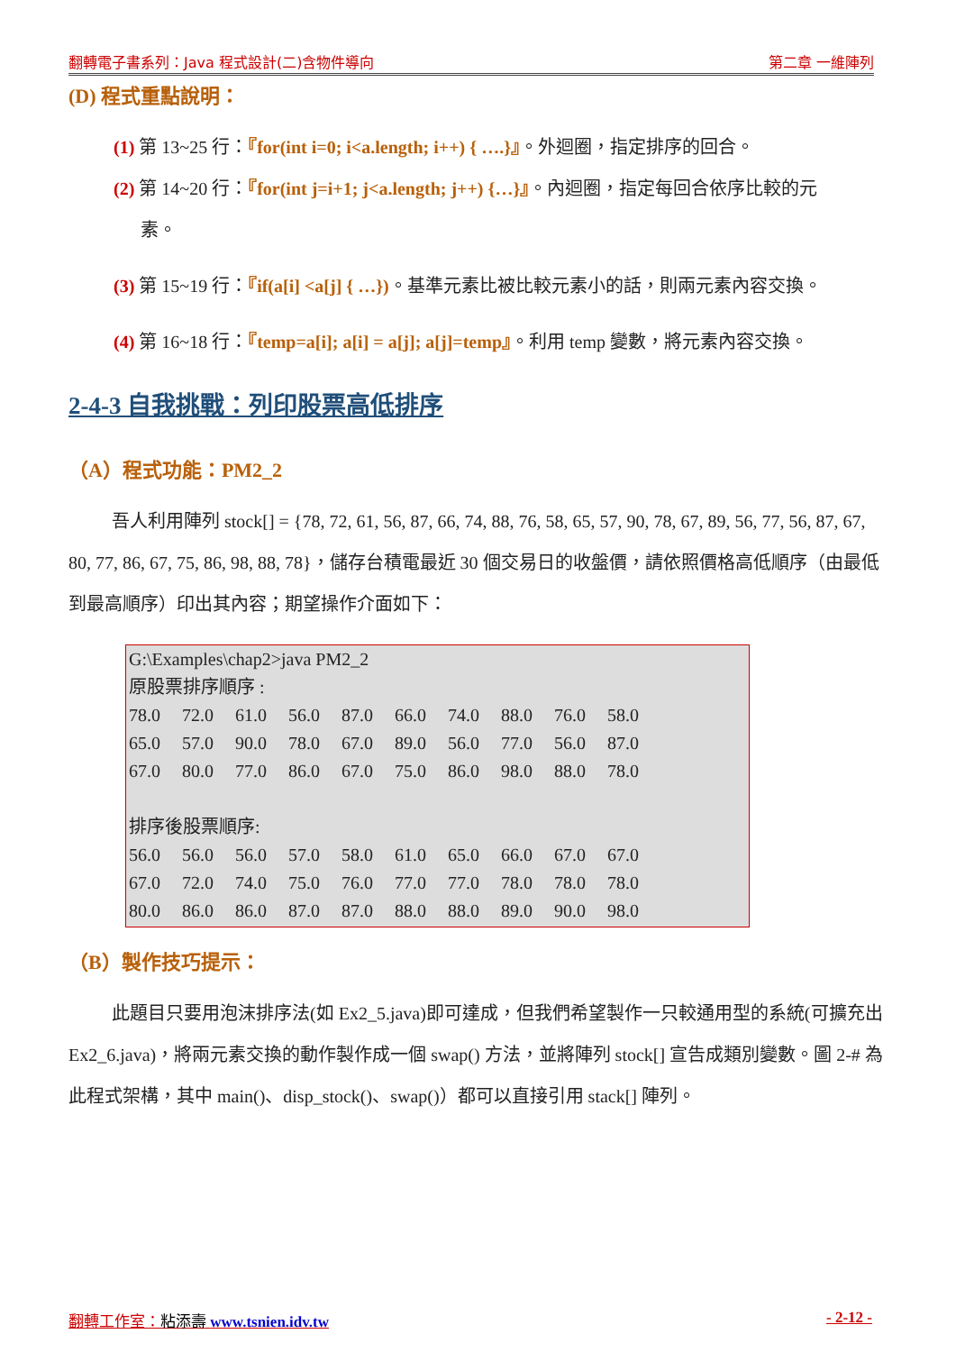翻轉電子書系列：Java 程式設計(二)含物件導向 第二章 一維陣列
(D) 程式重點說明：
(1) 第 13~25 行：『for(int i=0; i<a.length; i++) { ….}』。外迴圈，指定排序的回合。
(2) 第 14~20 行：『for(int j=i+1; j<a.length; j++) {…}』。內迴圈，指定每回合依序比較的元
素。
(3) 第 15~19 行：『if(a[i] <a[j] { …})。基準元素比被比較元素小的話，則兩元素內容交換。
(4) 第 16~18 行：『temp=a[i]; a[i] = a[j]; a[j]=temp』。利用 temp 變數，將元素內容交換。
2-4-3 自我挑戰：列印股票高低排序
（A）程式功能：PM2_2
吾人利用陣列 stock[] = {78, 72, 61, 56, 87, 66, 74, 88, 76, 58, 65, 57, 90, 78, 67, 89, 56, 77, 56, 87, 67, 80, 77, 86, 67, 75, 86, 98, 88, 78}，儲存台積電最近 30 個交易日的收盤價，請依照價格高低順序（由最低到最高順序）印出其內容；期望操作介面如下：
G:\Examples\chap2>java PM2_2
原股票排序順序 :
78.0 72.0 61.0 56.0 87.0 66.0 74.0 88.0 76.0 58.0
65.0 57.0 90.0 78.0 67.0 89.0 56.0 77.0 56.0 87.0
67.0 80.0 77.0 86.0 67.0 75.0 86.0 98.0 88.0 78.0
排序後股票順序:
56.0 56.0 56.0 57.0 58.0 61.0 65.0 66.0 67.0 67.0
67.0 72.0 74.0 75.0 76.0 77.0 77.0 78.0 78.0 78.0
80.0 86.0 86.0 87.0 87.0 88.0 88.0 89.0 90.0 98.0
（B）製作技巧提示：
此題目只要用泡沫排序法(如 Ex2_5.java)即可達成，但我們希望製作一只較通用型的系統(可擴充出 Ex2_6.java)，將兩元素交換的動作製作成一個 swap() 方法，並將陣列 stock[] 宣告成類別變數。圖 2-# 為此程式架構，其中 main()、disp_stock()、swap()）都可以直接引用 stack[] 陣列。
翻轉工作室：粘添壽 www.tsnien.idv.tw - 2-12 -